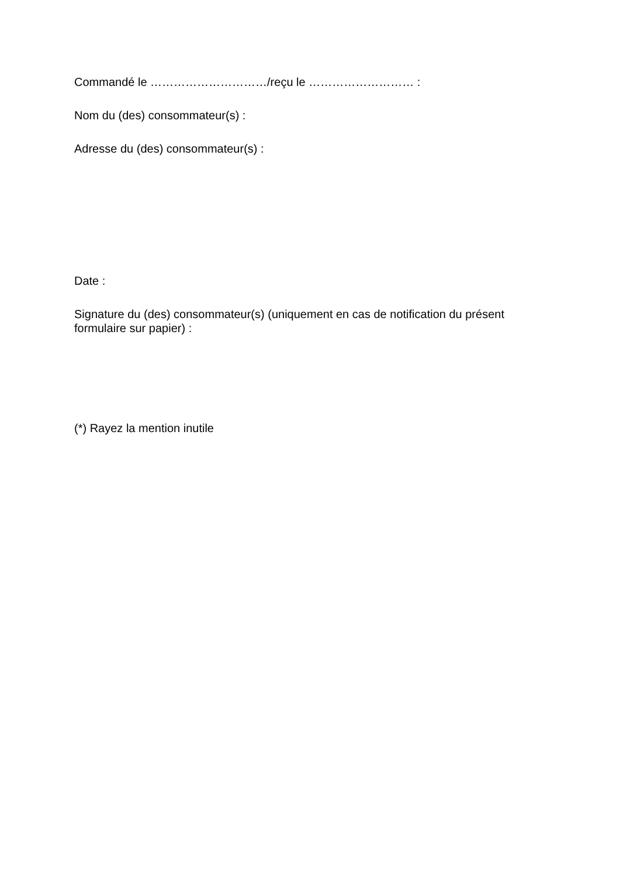Commandé le …………………………/reçu le ……………………… :
Nom du (des) consommateur(s) :
Adresse du (des) consommateur(s) :
Date :
Signature du (des) consommateur(s) (uniquement en cas de notification du présent formulaire sur papier) :
(*) Rayez la mention inutile